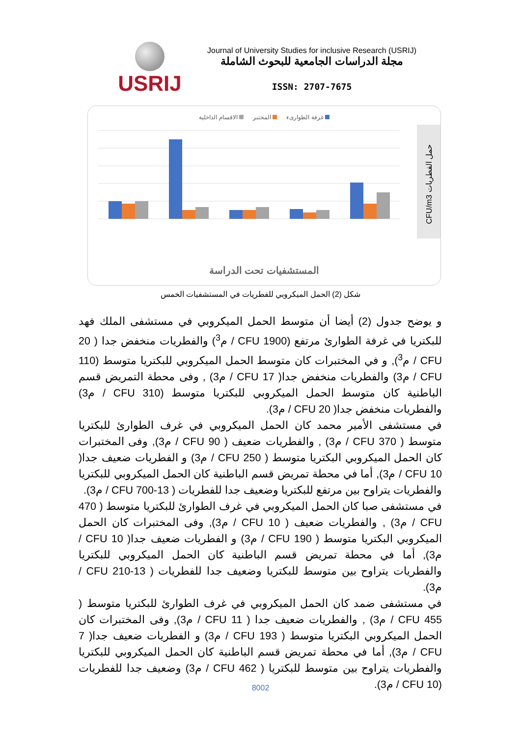USRIJ
Journal of University Studies for inclusive Research (USRIJ)
مجلة الدراسات الجامعية للبحوث الشاملة
ISSN: 2707-7675
غرفة الطوارىء المختبر الاقسام الداخلية
CFU/m3 حمل الفطريات
المستشفيات تحت الدراسة
شكل (2) الحمل الميكروبي للفطريات في المستشفيات الخمس
و يوضح جدول (2) أيضا أن متوسط الحمل الميكروبي في مستشفى الملك فهد للبكتريا في غرفة الطوارئ مرتفع (1900 CFU / م<sup>3</sup>) والفطريات منخفض جدا ( 20 CFU / م<sup>3</sup>), و في المختبرات كان متوسط الحمل الميكروبي للبكتريا متوسط (110 CFU / م3) والفطريات منخفض جدا( 17 CFU / م3) , وفى محطة التمريض قسم الباطنية كان متوسط الحمل الميكروبي للبكتريا متوسط (310 CFU / م3) والفطريات منخفض جدا( 20 CFU / م3).
في مستشفى الأمير محمد كان الحمل الميكروبي في غرف الطوارئ للبكتريا متوسط ( 370 CFU / م3) , والفطريات ضعيف ( 90 CFU / م3), وفى المختبرات كان الحمل الميكروبي البكتريا متوسط ( 250 CFU / م3) و الفطريات ضعيف جدا( 10 CFU / م3), أما في محطة تمريض قسم الباطنية كان الحمل الميكروبي للبكتريا والفطريات يتراوح بين مرتفع للبكتريا وضعيف جدا للفطريات ( 13-700 CFU / م3).
في مستشفى صبا كان الحمل الميكروبي في غرف الطوارئ للبكتريا متوسط ( 470 CFU / م3) , والفطريات ضعيف ( 10 CFU / م3), وفى المختبرات كان الحمل الميكروبي البكتريا متوسط ( 190 CFU / م3) و الفطريات ضعيف جدا( 10 CFU / م3), أما في محطة تمريض قسم الباطنية كان الحمل الميكروبي للبكتريا والفطريات يتراوح بين متوسط للبكتريا وضعيف جدا للفطريات ( 13-210 CFU / م3).
في مستشفى ضمد كان الحمل الميكروبي في غرف الطوارئ للبكتريا متوسط ( 455 CFU / م3) , والفطريات ضعيف جدا ( 11 CFU / م3), وفى المختبرات كان الحمل الميكروبي البكتريا متوسط ( 193 CFU / م3) و الفطريات ضعيف جدا( 7 CFU / م3), أما في محطة تمريض قسم الباطنية كان الحمل الميكروبي للبكتريا والفطريات يتراوح بين متوسط للبكتريا ( 462 CFU / م3) وضعيف جدا للفطريات (10 CFU / م3).
8002